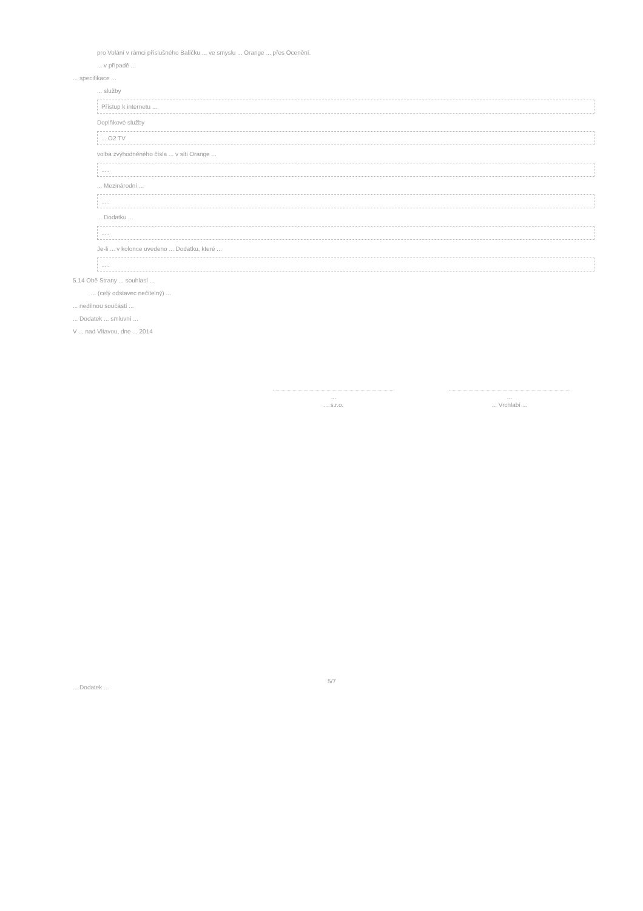pro Volání v rámci příslušného Balíčku ... ve smyslu ... Orange ... přes Ocenění.
... v případě ...
... specifikace ...
... služby
Přístup k internetu ...
Doplňkové služby
... O2 TV
volba zvýhodněného čísla ... v síti Orange ...
.....
... Mezinárodní ...
.....
... Dodatku ...
.....
Je-li ... v kolonce uvedeno ... Dodatku, které ...
.....
5.14 Obě Strany ... souhlasí ...
... (celý odstavec nečitelný) ...
... nedílnou součástí ...
... Dodatek ... smluvní ...
V ... nad Vltavou, dne ... 2014
...
... s.r.o.
...
... Vrchlabí ...
5/7
... Dodatek ...